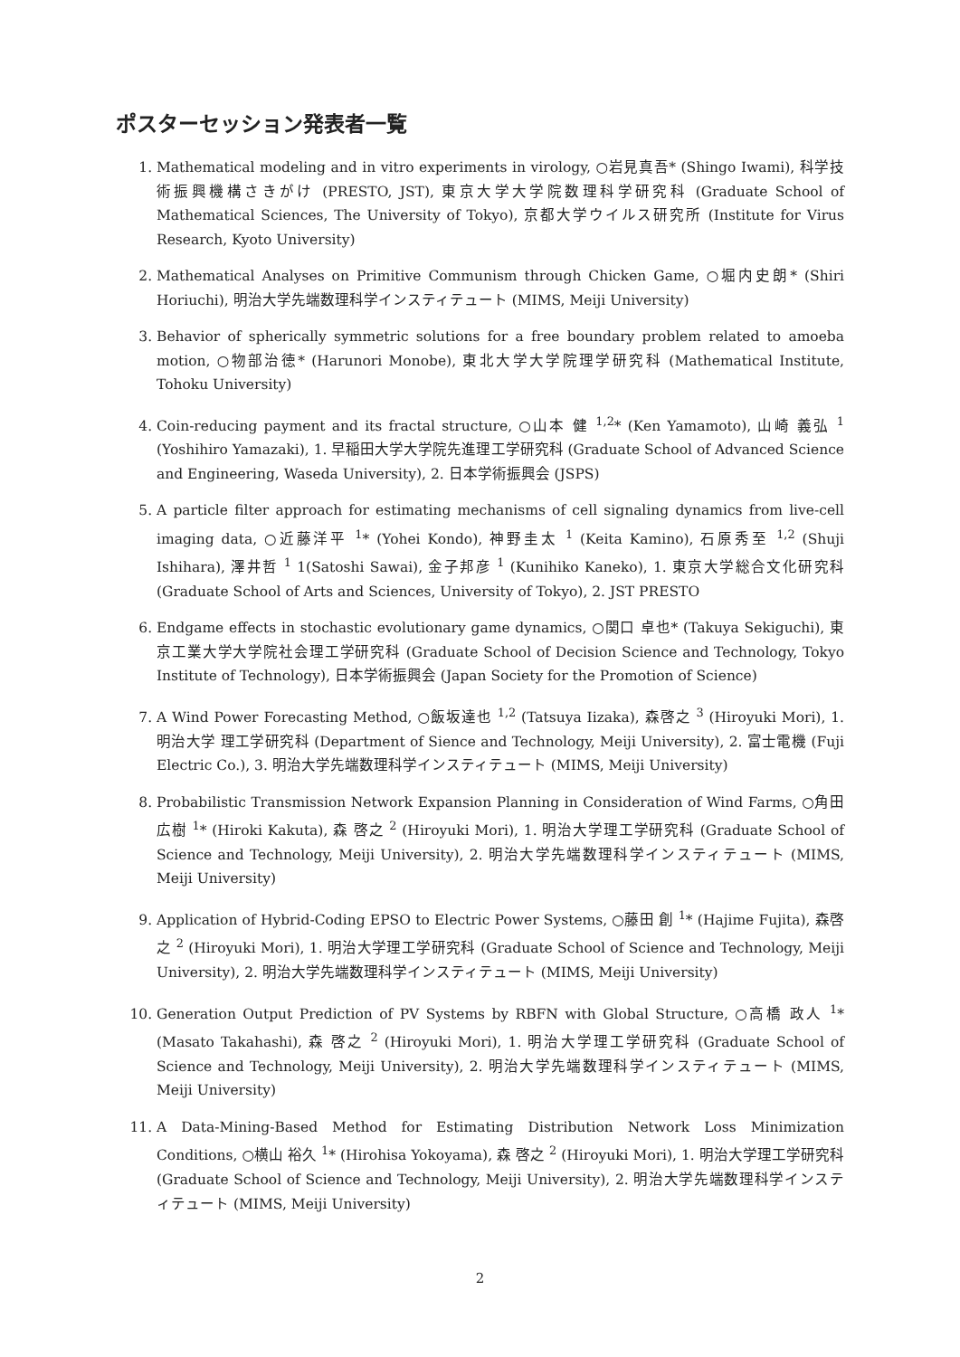ポスターセッション発表者一覧
1. Mathematical modeling and in vitro experiments in virology, ○岩見真吾* (Shingo Iwami), 科学技術振興機構さきがけ (PRESTO, JST), 東京大学大学院数理科学研究科 (Graduate School of Mathematical Sciences, The University of Tokyo), 京都大学ウイルス研究所 (Institute for Virus Research, Kyoto University)
2. Mathematical Analyses on Primitive Communism through Chicken Game, ○堀内史朗* (Shiri Horiuchi), 明治大学先端数理科学インスティテュート (MIMS, Meiji University)
3. Behavior of spherically symmetric solutions for a free boundary problem related to amoeba motion, ○物部治徳* (Harunori Monobe), 東北大学大学院理学研究科 (Mathematical Institute, Tohoku University)
4. Coin-reducing payment and its fractal structure, ○山本 健 <sup>1,2</sup>* (Ken Yamamoto), 山崎 義弘 <sup>1</sup> (Yoshihiro Yamazaki), 1. 早稲田大学大学院先進理工学研究科 (Graduate School of Advanced Science and Engineering, Waseda University), 2. 日本学術振興会 (JSPS)
5. A particle filter approach for estimating mechanisms of cell signaling dynamics from live-cell imaging data, ○近藤洋平 <sup>1</sup>* (Yohei Kondo), 神野圭太 <sup>1</sup> (Keita Kamino), 石原秀至 <sup>1,2</sup> (Shuji Ishihara), 澤井哲 <sup>1</sup> 1(Satoshi Sawai), 金子邦彦 <sup>1</sup> (Kunihiko Kaneko), 1. 東京大学総合文化研究科 (Graduate School of Arts and Sciences, University of Tokyo), 2. JST PRESTO
6. Endgame effects in stochastic evolutionary game dynamics, ○関口 卓也* (Takuya Sekiguchi), 東京工業大学大学院社会理工学研究科 (Graduate School of Decision Science and Technology, Tokyo Institute of Technology), 日本学術振興会 (Japan Society for the Promotion of Science)
7. A Wind Power Forecasting Method, ○飯坂達也 <sup>1,2</sup> (Tatsuya Iizaka), 森啓之 <sup>3</sup> (Hiroyuki Mori), 1. 明治大学 理工学研究科 (Department of Sience and Technology, Meiji University), 2. 富士電機 (Fuji Electric Co.), 3. 明治大学先端数理科学インスティテュート (MIMS, Meiji University)
8. Probabilistic Transmission Network Expansion Planning in Consideration of Wind Farms, ○角田広樹 <sup>1</sup>* (Hiroki Kakuta), 森 啓之 <sup>2</sup> (Hiroyuki Mori), 1. 明治大学理工学研究科 (Graduate School of Science and Technology, Meiji University), 2. 明治大学先端数理科学インスティテュート (MIMS, Meiji University)
9. Application of Hybrid-Coding EPSO to Electric Power Systems, ○藤田 創 <sup>1</sup>* (Hajime Fujita), 森啓之 <sup>2</sup> (Hiroyuki Mori), 1. 明治大学理工学研究科 (Graduate School of Science and Technology, Meiji University), 2. 明治大学先端数理科学インスティテュート (MIMS, Meiji University)
10. Generation Output Prediction of PV Systems by RBFN with Global Structure, ○高橋 政人 <sup>1</sup>* (Masato Takahashi), 森 啓之 <sup>2</sup> (Hiroyuki Mori), 1. 明治大学理工学研究科 (Graduate School of Science and Technology, Meiji University), 2. 明治大学先端数理科学インスティテュート (MIMS, Meiji University)
11. A Data-Mining-Based Method for Estimating Distribution Network Loss Minimization Conditions, ○横山 裕久 <sup>1</sup>* (Hirohisa Yokoyama), 森 啓之 <sup>2</sup> (Hiroyuki Mori), 1. 明治大学理工学研究科 (Graduate School of Science and Technology, Meiji University), 2. 明治大学先端数理科学インスティテュート (MIMS, Meiji University)
2